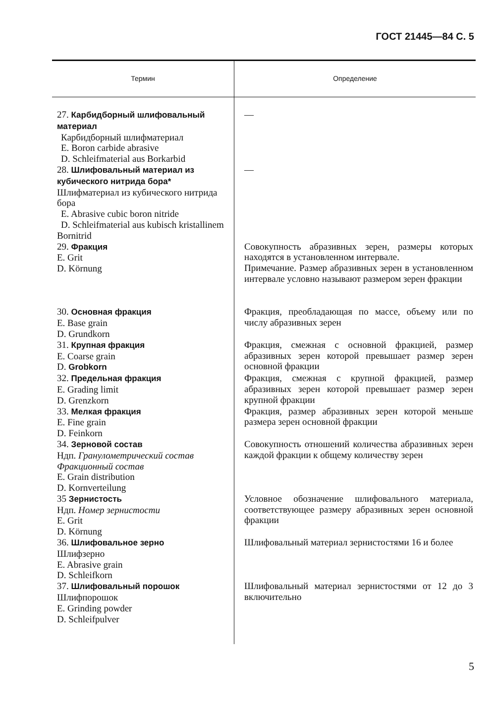ГОСТ 21445—84 С. 5
| Термин | Определение |
| --- | --- |
| 27. Карбидборный шлифовальный материал Карбидборный шлифматериал E. Boron carbide abrasive D. Schleifmaterial aus Borkarbid | — |
| 28. Шлифовальный материал из кубического нитрида бора* Шлифматериал из кубического нитрида бора E. Abrasive cubic boron nitride D. Schleifmaterial aus kubisch kristallinem Bornitrid | — |
| 29. Фракция E. Grit D. Körnung | Совокупность абразивных зерен, размеры которых находятся в установленном интервале. Примечание. Размер абразивных зерен в установленном интервале условно называют размером зерен фракции |
| 30. Основная фракция E. Base grain D. Grundkorn | Фракция, преобладающая по массе, объему или по числу абразивных зерен |
| 31. Крупная фракция E. Coarse grain D. Grobkorn | Фракция, смежная с основной фракцией, размер абразивных зерен которой превышает размер зерен основной фракции |
| 32. Предельная фракция E. Grading limit D. Grenzkorn | Фракция, смежная с крупной фракцией, размер абразивных зерен которой превышает размер зерен крупной фракции |
| 33. Мелкая фракция E. Fine grain D. Feinkorn | Фракция, размер абразивных зерен которой меньше размера зерен основной фракции |
| 34. Зерновой состав Ндп. Гранулометрический состав Фракционный состав E. Grain distribution D. Kornverteilung | Совокупность отношений количества абразивных зерен каждой фракции к общему количеству зерен |
| 35 Зернистость Ндп. Номер зернистости E. Grit D. Körnung | Условное обозначение шлифовального материала, соответствующее размеру абразивных зерен основной фракции |
| 36. Шлифовальное зерно Шлифзерно E. Abrasive grain D. Schleifkorn | Шлифовальный материал зернистостями 16 и более |
| 37. Шлифовальный порошок Шлифпорошок E. Grinding powder D. Schleifpulver | Шлифовальный материал зернистостями от 12 до 3 включительно |
5